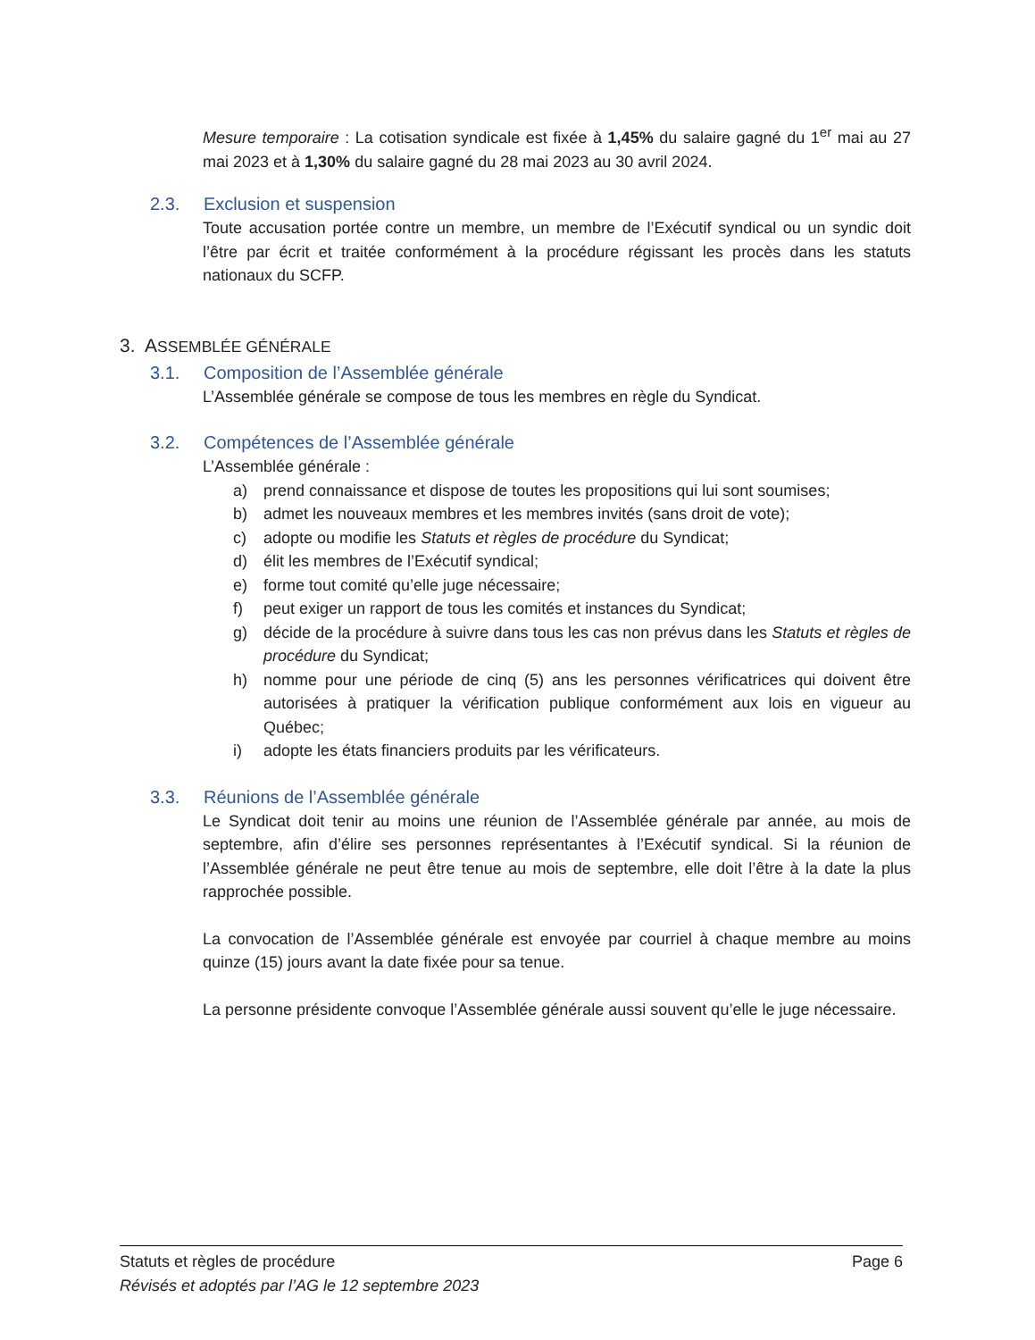Mesure temporaire : La cotisation syndicale est fixée à 1,45% du salaire gagné du 1<sup>er</sup> mai au 27 mai 2023 et à 1,30% du salaire gagné du 28 mai 2023 au 30 avril 2024.
2.3. Exclusion et suspension
Toute accusation portée contre un membre, un membre de l’Exécutif syndical ou un syndic doit l’être par écrit et traitée conformément à la procédure régissant les procès dans les statuts nationaux du SCFP.
3. ASSEMBLÉE GÉNÉRALE
3.1. Composition de l’Assemblée générale
L’Assemblée générale se compose de tous les membres en règle du Syndicat.
3.2. Compétences de l’Assemblée générale
L’Assemblée générale :
a) prend connaissance et dispose de toutes les propositions qui lui sont soumises;
b) admet les nouveaux membres et les membres invités (sans droit de vote);
c) adopte ou modifie les Statuts et règles de procédure du Syndicat;
d) élit les membres de l’Exécutif syndical;
e) forme tout comité qu’elle juge nécessaire;
f) peut exiger un rapport de tous les comités et instances du Syndicat;
g) décide de la procédure à suivre dans tous les cas non prévus dans les Statuts et règles de procédure du Syndicat;
h) nomme pour une période de cinq (5) ans les personnes vérificatrices qui doivent être autorisées à pratiquer la vérification publique conformément aux lois en vigueur au Québec;
i) adopte les états financiers produits par les vérificateurs.
3.3. Réunions de l’Assemblée générale
Le Syndicat doit tenir au moins une réunion de l’Assemblée générale par année, au mois de septembre, afin d’élire ses personnes représentantes à l’Exécutif syndical. Si la réunion de l’Assemblée générale ne peut être tenue au mois de septembre, elle doit l’être à la date la plus rapprochée possible.
La convocation de l’Assemblée générale est envoyée par courriel à chaque membre au moins quinze (15) jours avant la date fixée pour sa tenue.
La personne présidente convoque l’Assemblée générale aussi souvent qu’elle le juge nécessaire.
Statuts et règles de procédure Page 6
Révisés et adoptés par l’AG le 12 septembre 2023